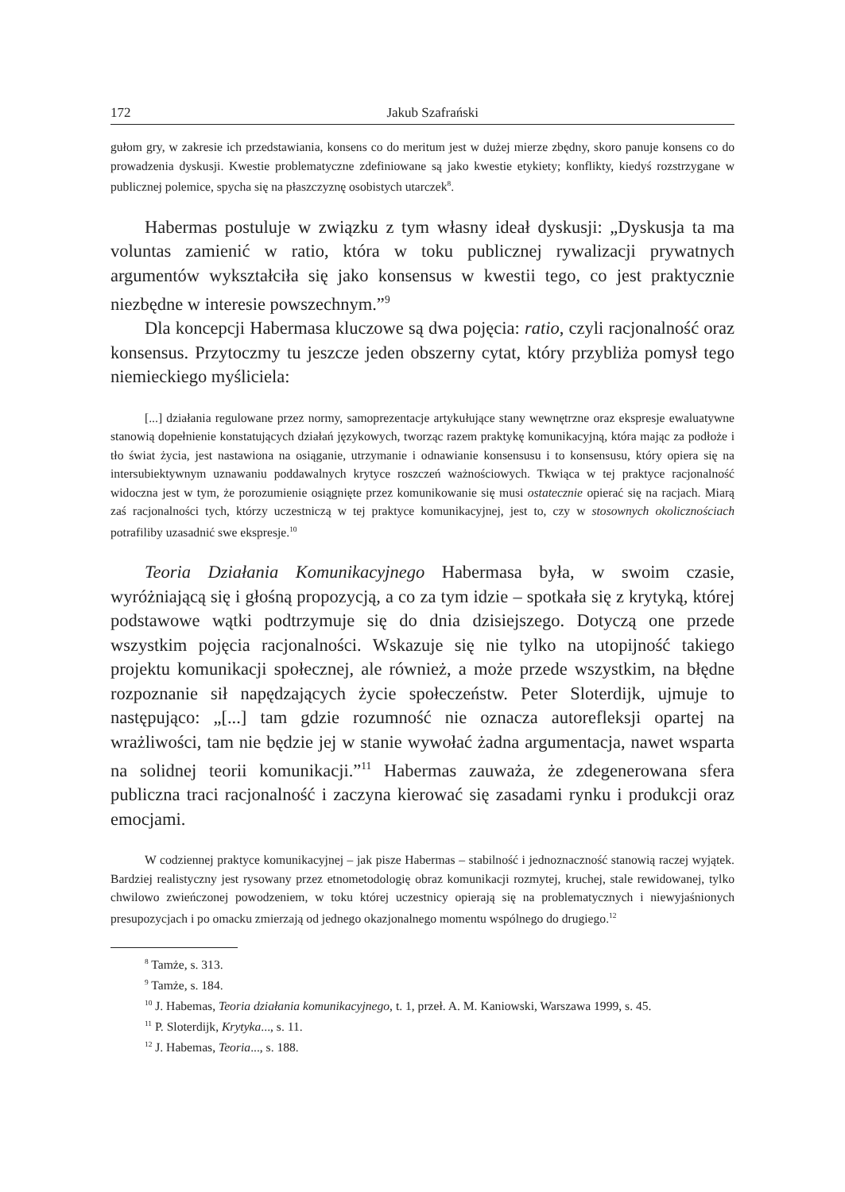172 Jakub Szafrański
gułom gry, w zakresie ich przedstawiania, konsens co do meritum jest w dużej mierze zbędny, skoro panuje konsens co do prowadzenia dyskusji. Kwestie problematyczne zdefiniowane są jako kwestie etykiety; konflikty, kiedyś rozstrzygane w publicznej polemice, spycha się na płaszczyznę osobistych utarczek<sup>8</sup>.
Habermas postuluje w związku z tym własny ideał dyskusji: „Dyskusja ta ma voluntas zamienić w ratio, która w toku publicznej rywalizacji prywatnych argumentów wykształciła się jako konsensus w kwestii tego, co jest praktycznie niezbędne w interesie powszechnym.”<sup>9</sup>
Dla koncepcji Habermasa kluczowe są dwa pojęcia: ratio, czyli racjonalność oraz konsensus. Przytoczmy tu jeszcze jeden obszerny cytat, który przybliża pomysł tego niemieckiego myśliciela:
[...] działania regulowane przez normy, samoprezentacje artykułujące stany wewnętrzne oraz ekspresje ewaluatywne stanowią dopełnienie konstatujących działań językowych, tworząc razem praktykę komunikacyjną, która mając za podłoże i tło świat życia, jest nastawiona na osiąganie, utrzymanie i odnawianie konsensusu i to konsensusu, który opiera się na intersubiektywnym uznawaniu poddawalnych krytyce roszczeń ważnościowych. Tkwiąca w tej praktyce racjonalność widoczna jest w tym, że porozumienie osiągnięte przez komunikowanie się musi ostatecznie opierać się na racjach. Miarą zaś racjonalności tych, którzy uczestniczą w tej praktyce komunikacyjnej, jest to, czy w stosownych okolicznościach potrafiliby uzasadnić swe ekspresje.<sup>10</sup>
Teoria Działania Komunikacyjnego Habermasa była, w swoim czasie, wyróżniającą się i głośną propozycją, a co za tym idzie – spotkała się z krytyką, której podstawowe wątki podtrzymuje się do dnia dzisiejszego. Dotyczą one przede wszystkim pojęcia racjonalności. Wskazuje się nie tylko na utopijność takiego projektu komunikacji społecznej, ale również, a może przede wszystkim, na błędne rozpoznanie sił napędzających życie społeczeństw. Peter Sloterdijk, ujmuje to następująco: „[...] tam gdzie rozumność nie oznacza autorefleksji opartej na wrażliwości, tam nie będzie jej w stanie wywołać żadna argumentacja, nawet wsparta na solidnej teorii komunikacji.”<sup>11</sup> Habermas zauważa, że zdegenerowana sfera publiczna traci racjonalność i zaczyna kierować się zasadami rynku i produkcji oraz emocjami.
W codziennej praktyce komunikacyjnej – jak pisze Habermas – stabilność i jednoznaczność stanowią raczej wyjątek. Bardziej realistyczny jest rysowany przez etnometodologię obraz komunikacji rozmytej, kruchej, stale rewidowanej, tylko chwilowo zwieńczonej powodzeniem, w toku której uczestnicy opierają się na problematycznych i niewyjaśnionych presupozycjach i po omacku zmierzają od jednego okazjonalnego momentu wspólnego do drugiego.<sup>12</sup>
<sup>8</sup> Tamże, s. 313.
<sup>9</sup> Tamże, s. 184.
<sup>10</sup> J. Habemas, Teoria działania komunikacyjnego, t. 1, przeł. A. M. Kaniowski, Warszawa 1999, s. 45.
<sup>11</sup> P. Sloterdijk, Krytyka..., s. 11.
<sup>12</sup> J. Habemas, Teoria..., s. 188.